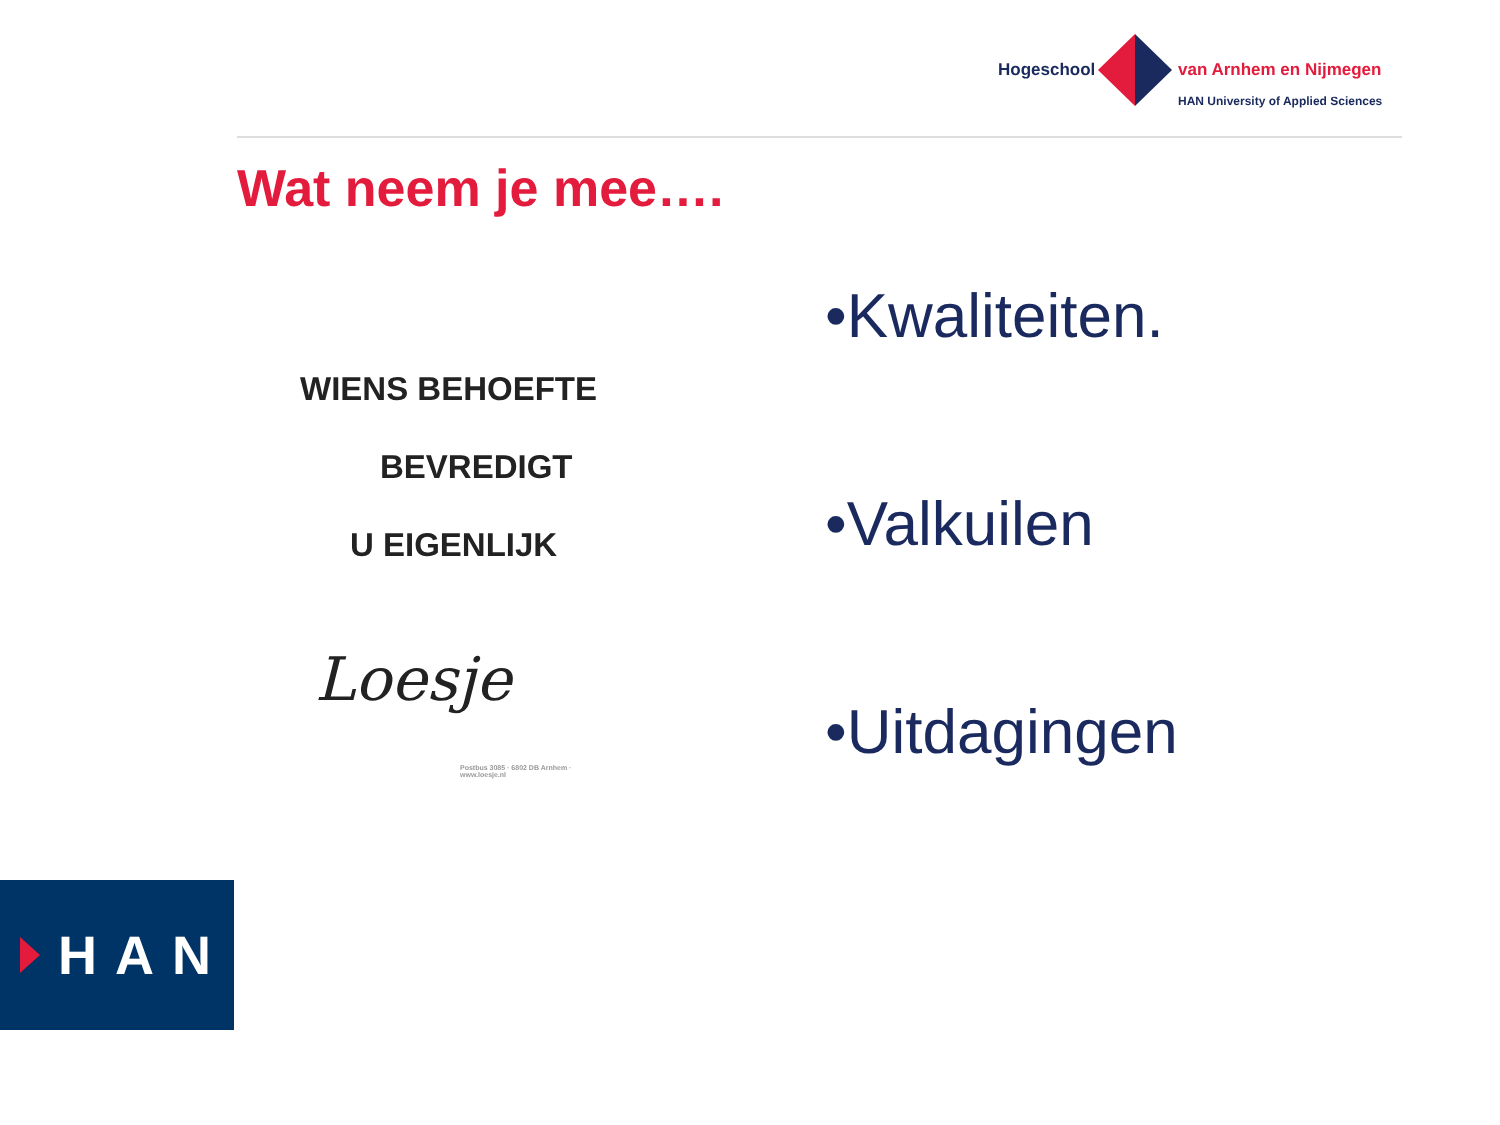Hogeschool van Arnhem en Nijmegen
HAN University of Applied Sciences
Wat neem je mee….
WIENS BEHOEFTE
BEVREDIGT
U EIGENLIJK
Loesje
Postbus 3085 · 6802 DB Arnhem · www.loesje.nl
•Kwaliteiten.
•Valkuilen
•Uitdagingen
HAN